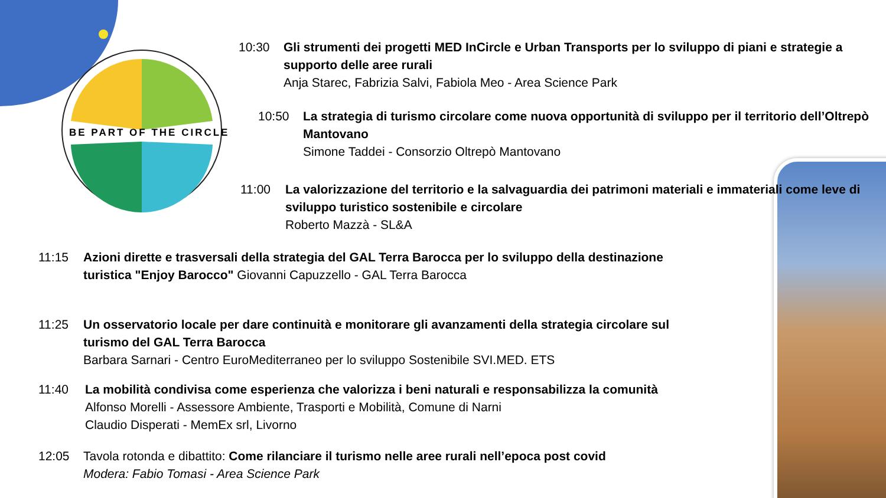BE PART OF THE CIRCLE
10:30 Gli strumenti dei progetti MED InCircle e Urban Transports per lo sviluppo di piani e strategie a supporto delle aree rurali
Anja Starec, Fabrizia Salvi, Fabiola Meo - Area Science Park
10:50 La strategia di turismo circolare come nuova opportunità di sviluppo per il territorio dell’Oltrepò Mantovano
Simone Taddei - Consorzio Oltrepò Mantovano
11:00 La valorizzazione del territorio e la salvaguardia dei patrimoni materiali e immateriali come leve di sviluppo turistico sostenibile e circolare
Roberto Mazzà - SL&A
11:15 Azioni dirette e trasversali della strategia del GAL Terra Barocca per lo sviluppo della destinazione turistica "Enjoy Barocco" Giovanni Capuzzello - GAL Terra Barocca
11:25 Un osservatorio locale per dare continuità e monitorare gli avanzamenti della strategia circolare sul turismo del GAL Terra Barocca
Barbara Sarnari - Centro EuroMediterraneo per lo sviluppo Sostenibile SVI.MED. ETS
11:40 La mobilità condivisa come esperienza che valorizza i beni naturali e responsabilizza la comunità
Alfonso Morelli - Assessore Ambiente, Trasporti e Mobilità, Comune di Narni
Claudio Disperati - MemEx srl, Livorno
12:05 Tavola rotonda e dibattito: Come rilanciare il turismo nelle aree rurali nell’epoca post covid
Modera: Fabio Tomasi - Area Science Park